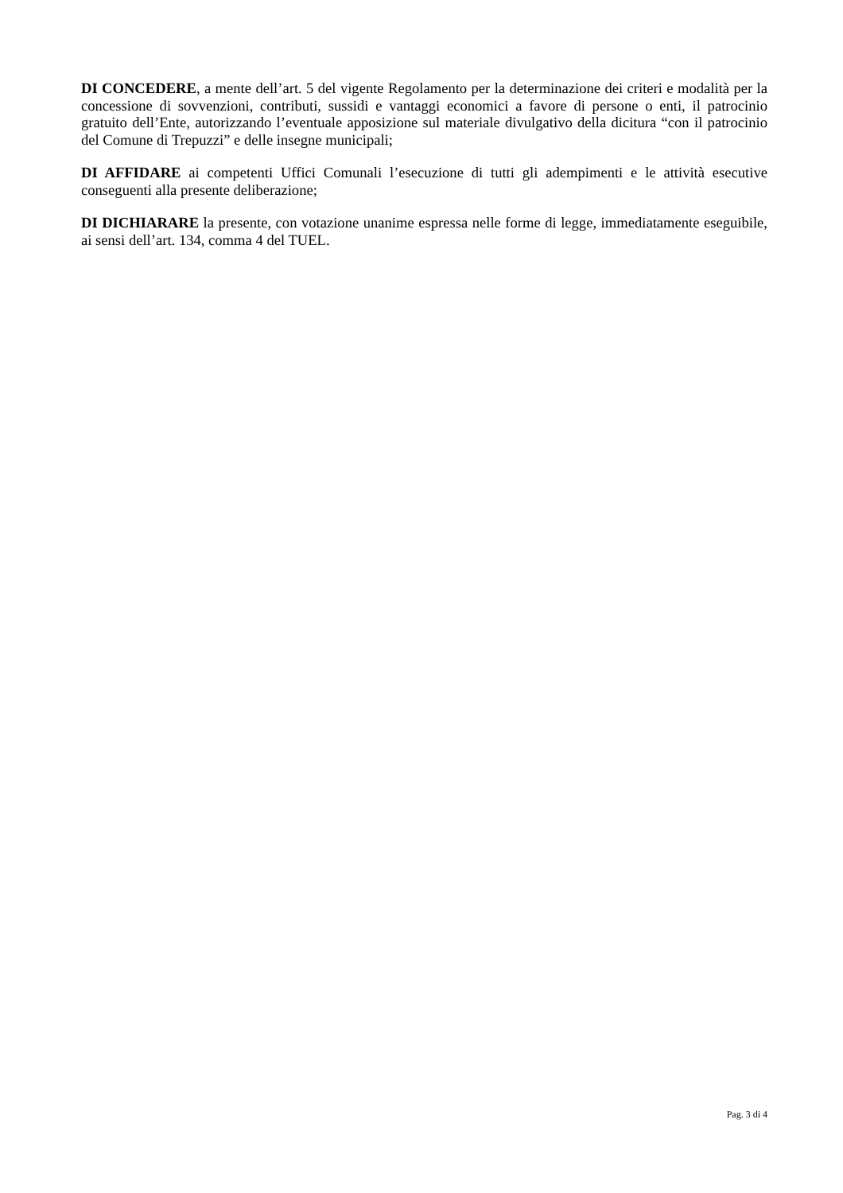DI CONCEDERE, a mente dell’art. 5 del vigente Regolamento per la determinazione dei criteri e modalità per la concessione di sovvenzioni, contributi, sussidi e vantaggi economici a favore di persone o enti, il patrocinio gratuito dell’Ente, autorizzando l’eventuale apposizione sul materiale divulgativo della dicitura “con il patrocinio del Comune di Trepuzzi” e delle insegne municipali;
DI AFFIDARE ai competenti Uffici Comunali l’esecuzione di tutti gli adempimenti e le attività esecutive conseguenti alla presente deliberazione;
DI DICHIARARE la presente, con votazione unanime espressa nelle forme di legge, immediatamente eseguibile, ai sensi dell’art. 134, comma 4 del TUEL.
Pag. 3 di 4